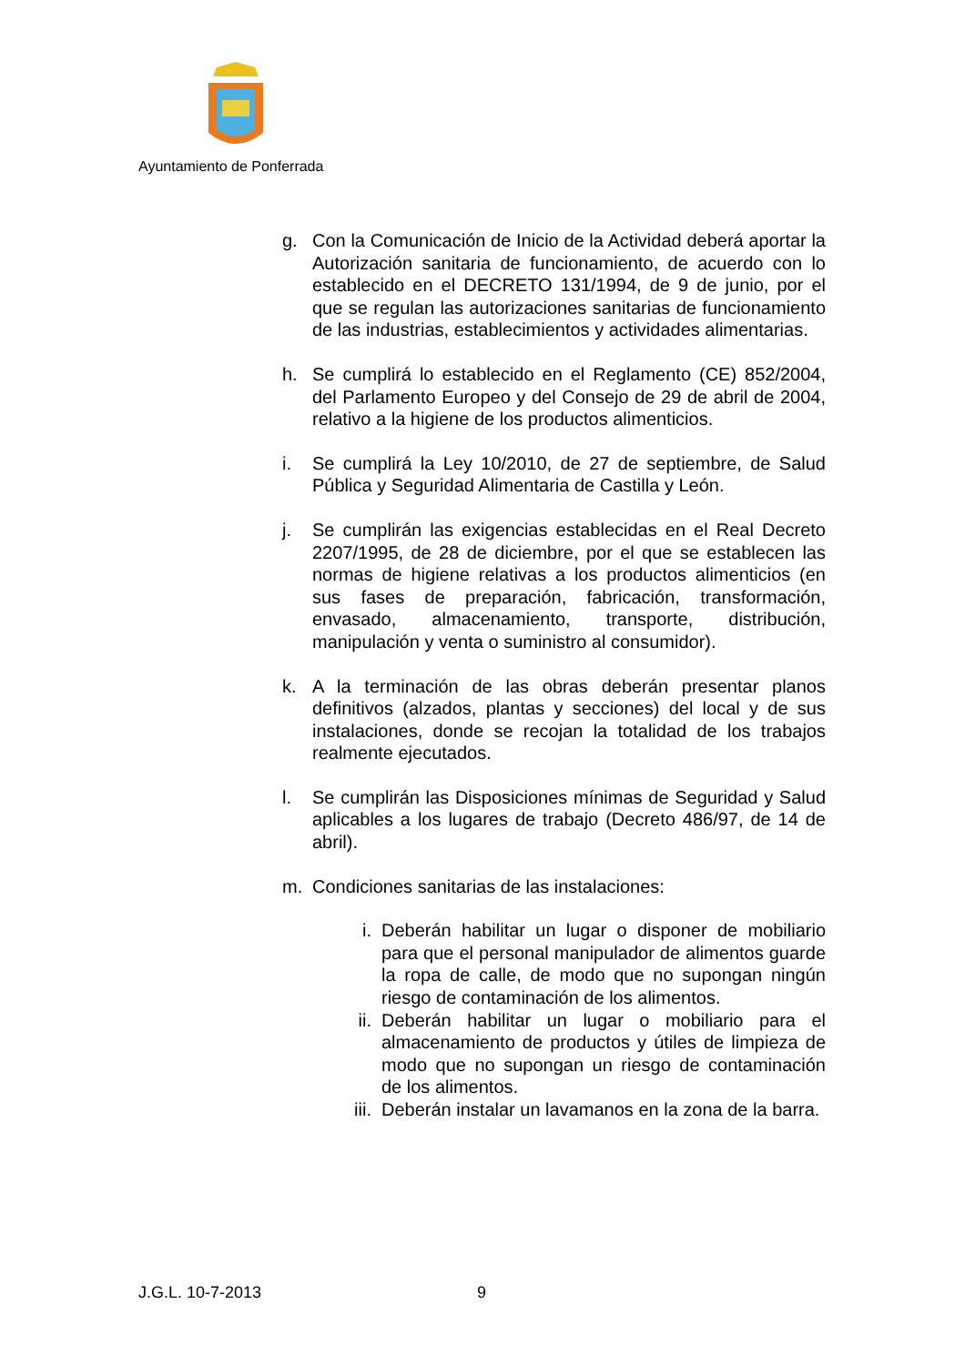Ayuntamiento de Ponferrada
g. Con la Comunicación de Inicio de la Actividad deberá aportar la Autorización sanitaria de funcionamiento, de acuerdo con lo establecido en el DECRETO 131/1994, de 9 de junio, por el que se regulan las autorizaciones sanitarias de funcionamiento de las industrias, establecimientos y actividades alimentarias.
h. Se cumplirá lo establecido en el Reglamento (CE) 852/2004, del Parlamento Europeo y del Consejo de 29 de abril de 2004, relativo a la higiene de los productos alimenticios.
i. Se cumplirá la Ley 10/2010, de 27 de septiembre, de Salud Pública y Seguridad Alimentaria de Castilla y León.
j. Se cumplirán las exigencias establecidas en el Real Decreto 2207/1995, de 28 de diciembre, por el que se establecen las normas de higiene relativas a los productos alimenticios (en sus fases de preparación, fabricación, transformación, envasado, almacenamiento, transporte, distribución, manipulación y venta o suministro al consumidor).
k. A la terminación de las obras deberán presentar planos definitivos (alzados, plantas y secciones) del local y de sus instalaciones, donde se recojan la totalidad de los trabajos realmente ejecutados.
l. Se cumplirán las Disposiciones mínimas de Seguridad y Salud aplicables a los lugares de trabajo (Decreto 486/97, de 14 de abril).
m. Condiciones sanitarias de las instalaciones:
i. Deberán habilitar un lugar o disponer de mobiliario para que el personal manipulador de alimentos guarde la ropa de calle, de modo que no supongan ningún riesgo de contaminación de los alimentos.
ii. Deberán habilitar un lugar o mobiliario para el almacenamiento de productos y útiles de limpieza de modo que no supongan un riesgo de contaminación de los alimentos.
iii.
Deberán instalar un lavamanos en la zona de la barra.
J.G.L. 10-7-2013 9